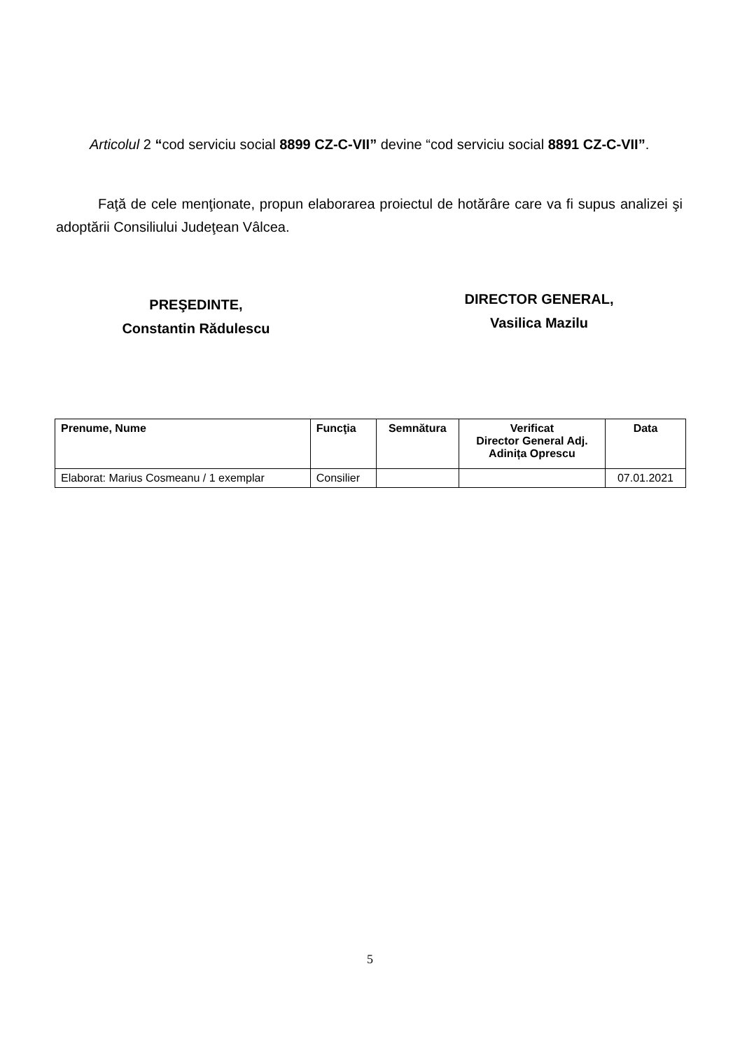Articolul 2 “cod serviciu social 8899 CZ-C-VII” devine “cod serviciu social 8891 CZ-C-VII”.
Faţă de cele menţionate, propun elaborarea proiectul de hotărâre care va fi supus analizei şi adoptării Consiliului Judeţean Vâlcea.
PREŞEDINTE,
Constantin Rădulescu
DIRECTOR GENERAL,
Vasilica Mazilu
| Prenume, Nume | Funcţia | Semnătura | Verificat Director General Adj. Adinița Oprescu | Data |
| --- | --- | --- | --- | --- |
| Elaborat: Marius Cosmeanu / 1 exemplar | Consilier | | | 07.01.2021 |
5